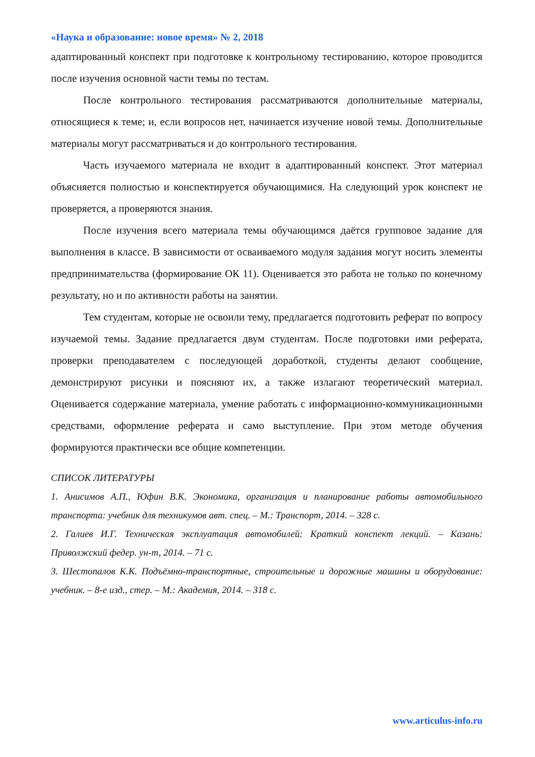«Наука и образование: новое время» № 2, 2018
адаптированный конспект при подготовке к контрольному тестированию, которое проводится после изучения основной части темы по тестам.
После контрольного тестирования рассматриваются дополнительные материалы, относящиеся к теме; и, если вопросов нет, начинается изучение новой темы. Дополнительные материалы могут рассматриваться и до контрольного тестирования.
Часть изучаемого материала не входит в адаптированный конспект. Этот материал объясняется полностью и конспектируется обучающимися. На следующий урок конспект не проверяется, а проверяются знания.
После изучения всего материала темы обучающимся даётся групповое задание для выполнения в классе. В зависимости от осваиваемого модуля задания могут носить элементы предпринимательства (формирование ОК 11). Оценивается это работа не только по конечному результату, но и по активности работы на занятии.
Тем студентам, которые не освоили тему, предлагается подготовить реферат по вопросу изучаемой темы. Задание предлагается двум студентам. После подготовки ими реферата, проверки преподавателем с последующей доработкой, студенты делают сообщение, демонстрируют рисунки и поясняют их, а также излагают теоретический материал. Оценивается содержание материала, умение работать с информационно-коммуникационными средствами, оформление реферата и само выступление. При этом методе обучения формируются практически все общие компетенции.
СПИСОК ЛИТЕРАТУРЫ
1. Анисимов А.П., Юфин В.К. Экономика, организация и планирование работы автомобильного транспорта: учебник для техникумов авт. спец. – М.: Транспорт, 2014. – 328 с.
2. Галиев И.Г. Техническая эксплуатация автомобилей: Краткий конспект лекций. – Казань: Приволжский федер. ун-т, 2014. – 71 с.
3. Шестопалов К.К. Подъёмно-транспортные, строительные и дорожные машины и оборудование: учебник. – 8-е изд., стер. – М.: Академия, 2014. – 318 с.
www.articulus-info.ru